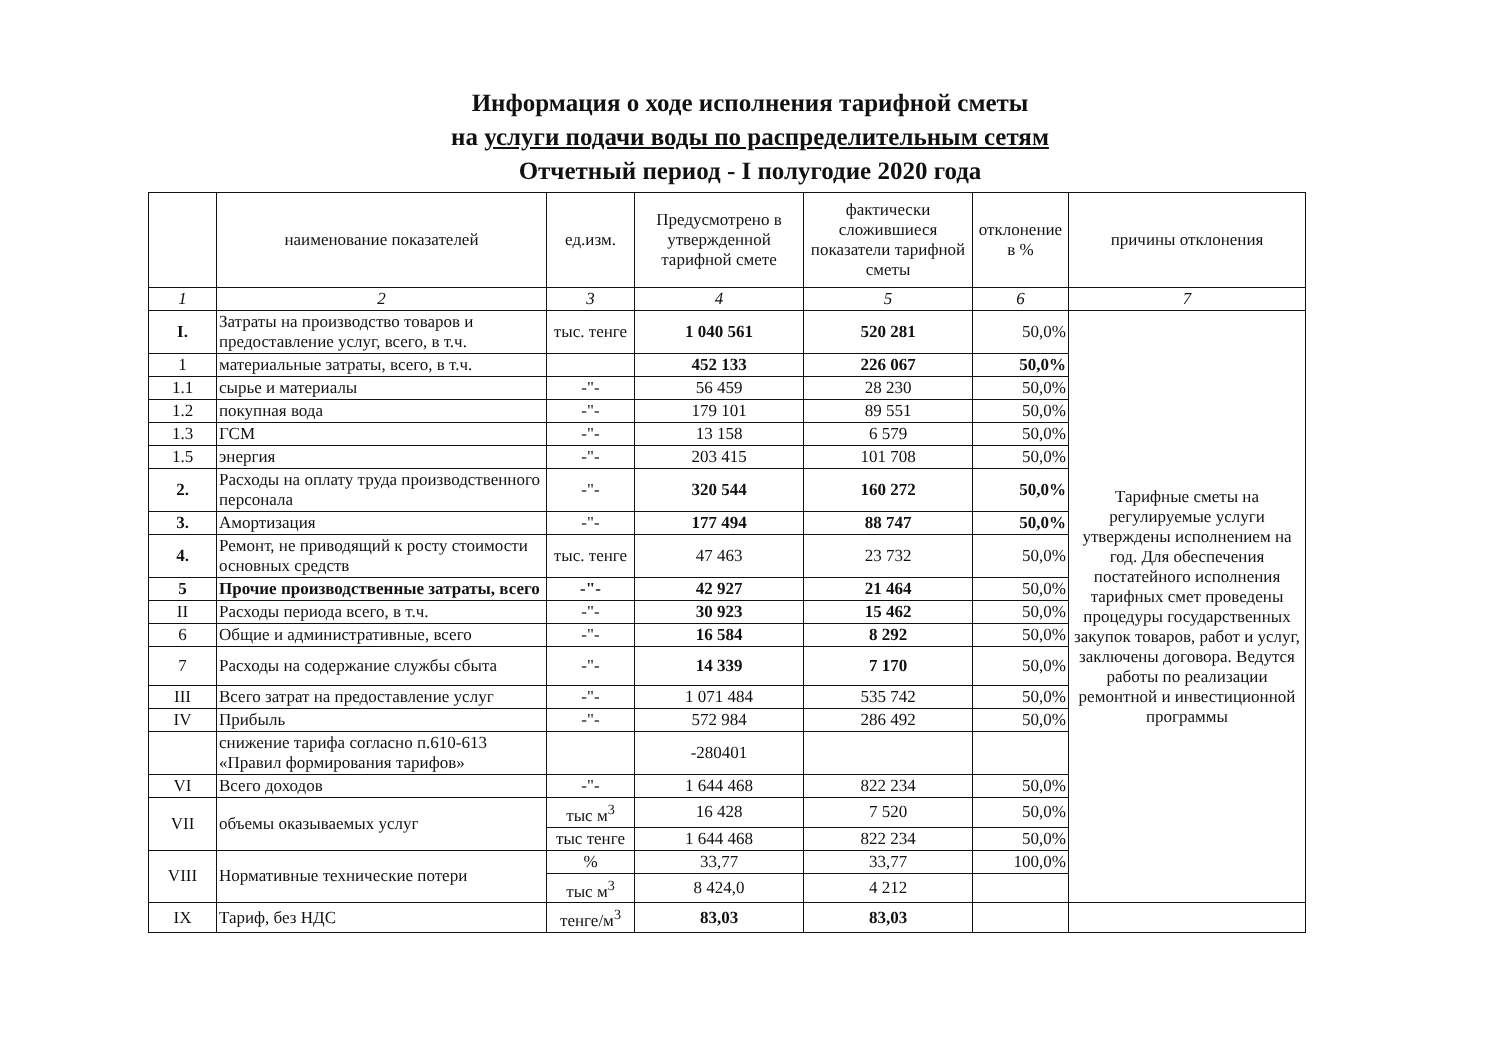Информация о ходе исполнения тарифной сметы
на услуги подачи воды по распределительным сетям
Отчетный период - I полугодие 2020 года
| | наименование показателей | ед.изм. | Предусмотрено в утвержденной тарифной смете | фактически сложившиеся показатели тарифной сметы | отклонение в % | причины отклонения |
| --- | --- | --- | --- | --- | --- | --- |
| 1 | 2 | 3 | 4 | 5 | 6 | 7 |
| I. | Затраты на производство товаров и предоставление услуг, всего, в т.ч. | тыс. тенге | 1 040 561 | 520 281 | 50,0% | Тарифные сметы на регулируемые услуги утверждены исполнением на год. Для обеспечения постатейного исполнения тарифных смет проведены процедуры государственных закупок товаров, работ и услуг, заключены договора. Ведутся работы по реализации ремонтной и инвестиционной программы |
| 1 | материальные затраты, всего, в т.ч. | | 452 133 | 226 067 | 50,0% | |
| 1.1 | сырье и материалы | -"- | 56 459 | 28 230 | 50,0% | |
| 1.2 | покупная вода | -"- | 179 101 | 89 551 | 50,0% | |
| 1.3 | ГСМ | -"- | 13 158 | 6 579 | 50,0% | |
| 1.5 | энергия | -"- | 203 415 | 101 708 | 50,0% | |
| 2. | Расходы на оплату труда производственного персонала | -"- | 320 544 | 160 272 | 50,0% | |
| 3. | Амортизация | -"- | 177 494 | 88 747 | 50,0% | |
| 4. | Ремонт, не приводящий к росту стоимости основных средств | тыс. тенге | 47 463 | 23 732 | 50,0% | |
| 5 | Прочие производственные затраты, всего | -"- | 42 927 | 21 464 | 50,0% | |
| II | Расходы периода всего, в т.ч. | -"- | 30 923 | 15 462 | 50,0% | |
| 6 | Общие и административные, всего | -"- | 16 584 | 8 292 | 50,0% | |
| 7 | Расходы на содержание службы сбыта | -"- | 14 339 | 7 170 | 50,0% | |
| III | Всего затрат на предоставление услуг | -"- | 1 071 484 | 535 742 | 50,0% | |
| IV | Прибыль | -"- | 572 984 | 286 492 | 50,0% | |
| | снижение тарифа согласно п.610-613 «Правил формирования тарифов» | | -280401 | | | |
| VI | Всего доходов | -"- | 1 644 468 | 822 234 | 50,0% | |
| VII | объемы оказываемых услуг | тыс м<sup>3</sup> | 16 428 | 7 520 | 50,0% | |
| | | тыс тенге | 1 644 468 | 822 234 | 50,0% | |
| VIII | Нормативные технические потери | % | 33,77 | 33,77 | 100,0% | |
| | | тыс м<sup>3</sup> | 8 424,0 | 4 212 | | |
| IX | Тариф, без НДС | тенге/м<sup>3</sup> | 83,03 | 83,03 | | |